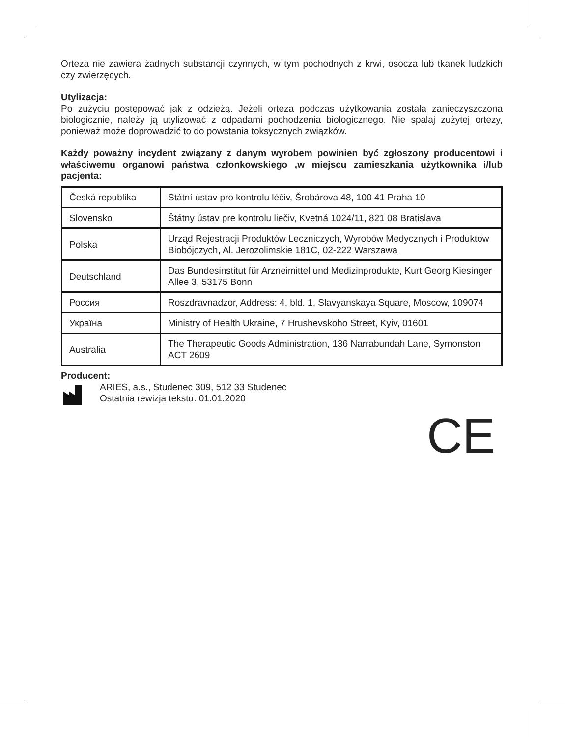Orteza nie zawiera żadnych substancji czynnych, w tym pochodnych z krwi, osocza lub tkanek ludzkich czy zwierzęcych.
Utylizacja:
Po zużyciu postępować jak z odzieżą. Jeżeli orteza podczas użytkowania została zanieczyszczona biologicznie, należy ją utylizować z odpadami pochodzenia biologicznego. Nie spalaj zużytej ortezy, ponieważ może doprowadzić to do powstania toksycznych związków.
Każdy poważny incydent związany z danym wyrobem powinien być zgłoszony producentowi i właściwemu organowi państwa członkowskiego ,w miejscu zamieszkania użytkownika i/lub pacjenta:
| Česká republika | Státní ústav pro kontrolu léčiv, Šrobárova 48, 100 41 Praha 10 |
| Slovensko | Štátny ústav pre kontrolu liečiv, Kvetná 1024/11, 821 08 Bratislava |
| Polska | Urząd Rejestracji Produktów Leczniczych, Wyrobów Medycznych i Produktów Biobójczych, Al. Jerozolimskie 181C, 02-222 Warszawa |
| Deutschland | Das Bundesinstitut für Arzneimittel und Medizinprodukte, Kurt Georg Kiesinger Allee 3, 53175 Bonn |
| Россия | Roszdravnadzor, Address: 4, bld. 1, Slavyanskaya Square, Moscow, 109074 |
| Україна | Ministry of Health Ukraine, 7 Hrushevskoho Street, Kyiv, 01601 |
| Australia | The Therapeutic Goods Administration, 136 Narrabundah Lane, Symonston ACT 2609 |
Producent:
ARIES, a.s., Studenec 309, 512 33 Studenec
Ostatnia rewizja tekstu: 01.01.2020
CE